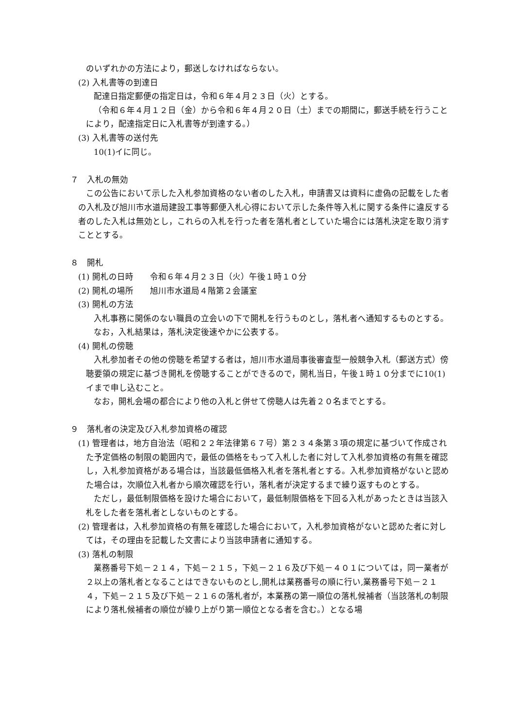のいずれかの方法により，郵送しなければならない。
(2) 入札書等の到達日
配達日指定郵便の指定日は，令和６年４月２３日（火）とする。
（令和６年４月１２日（金）から令和６年４月２０日（土）までの期間に，郵送手続を行うことにより，配達指定日に入札書等が到達する。）
(3) 入札書等の送付先
10(1)イに同じ。
７　入札の無効
この公告において示した入札参加資格のない者のした入札，申請書又は資料に虚偽の記載をした者の入札及び旭川市水道局建設工事等郵便入札心得において示した条件等入札に関する条件に違反する者のした入札は無効とし，これらの入札を行った者を落札者としていた場合には落札決定を取り消すこととする。
８　開札
(1) 開札の日時　　令和６年４月２３日（火）午後１時１０分
(2) 開札の場所　　旭川市水道局４階第２会議室
(3) 開札の方法
入札事務に関係のない職員の立会いの下で開札を行うものとし，落札者へ通知するものとする。
なお，入札結果は，落札決定後速やかに公表する。
(4) 開札の傍聴
入札参加者その他の傍聴を希望する者は，旭川市水道局事後審査型一般競争入札（郵送方式）傍聴要領の規定に基づき開札を傍聴することができるので，開札当日，午後１時１０分までに10(1)イまで申し込むこと。
なお，開札会場の都合により他の入札と併せて傍聴人は先着２０名までとする。
９　落札者の決定及び入札参加資格の確認
(1) 管理者は，地方自治法（昭和２２年法律第６７号）第２３４条第３項の規定に基づいて作成された予定価格の制限の範囲内で，最低の価格をもって入札した者に対して入札参加資格の有無を確認し，入札参加資格がある場合は，当該最低価格入札者を落札者とする。入札参加資格がないと認めた場合は，次順位入札者から順次確認を行い，落札者が決定するまで繰り返すものとする。
ただし，最低制限価格を設けた場合において，最低制限価格を下回る入札があったときは当該入札をした者を落札者としないものとする。
(2) 管理者は，入札参加資格の有無を確認した場合において，入札参加資格がないと認めた者に対しては，その理由を記載した文書により当該申請者に通知する。
(3) 落札の制限
業務番号下処－２１４，下処－２１５，下処－２１６及び下処－４０１については，同一業者が２以上の落札者となることはできないものとし,開札は業務番号の順に行い,業務番号下処－２１４，下処－２１５及び下処－２１６の落札者が，本業務の第一順位の落札候補者（当該落札の制限により落札候補者の順位が繰り上がり第一順位となる者を含む。）となる場